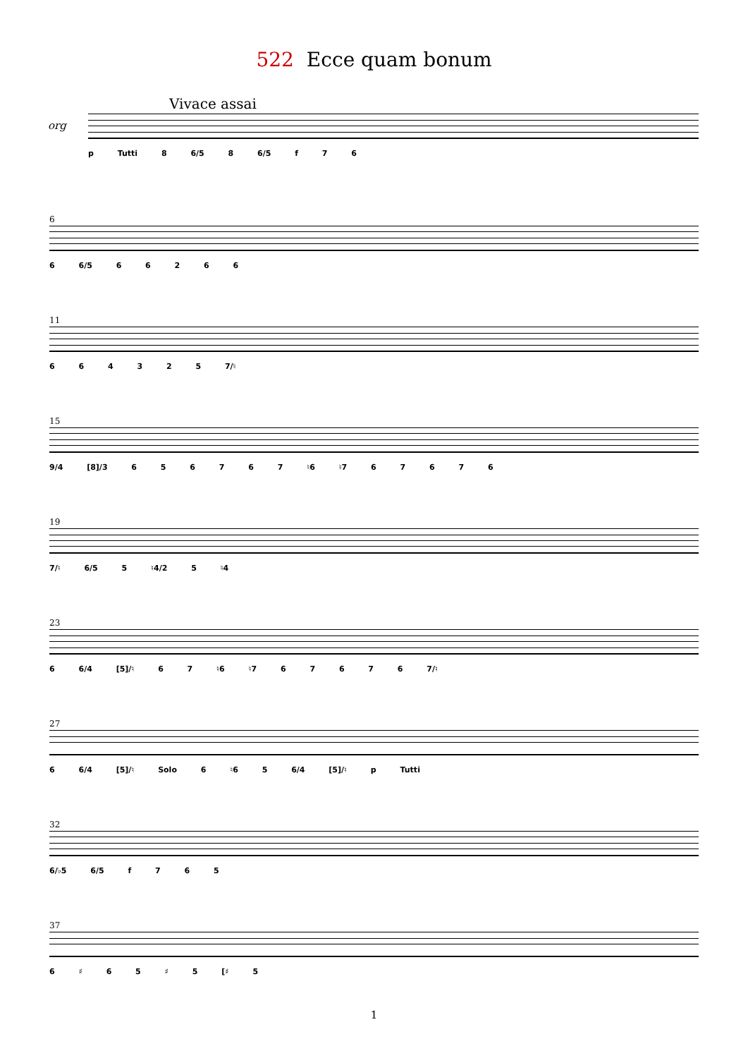522 Ecce quam bonum
Vivace assai
org
p Tutti 8 6/5 8 6/5 f 7 6
6
6 6/5 6 6 2 6 6
11
6 6 4 3 2 5 7/♮
15
9/4 [8]/3 6 5 6 7 6 7 ♮6 ♮7 6 7 6 7 6
19
7/♮ 6/5 5 ♮4/2 5 ♮4
23
6 6/4 [5]/♮ 6 7 ♮6 ♮7 6 7 6 7 6 7/♮
27
6 6/4 [5]/♮ Solo 6 ♮6 5 6/4 [5]/♮ p Tutti
32
6/♭5 6/5 f 7 6 5
37
6 ♯ 6 5 ♯ 5 [♯ 5
1